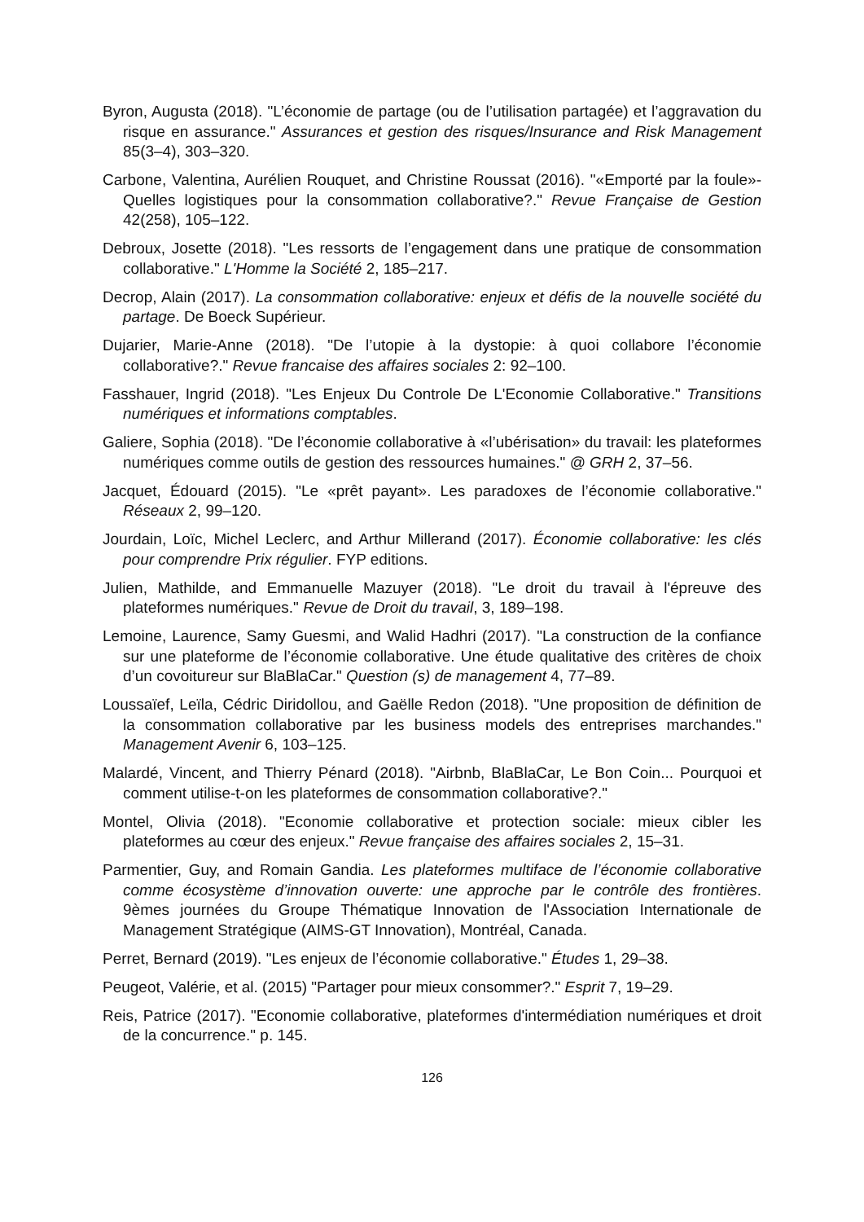Byron, Augusta (2018). "L’économie de partage (ou de l’utilisation partagée) et l’aggravation du risque en assurance." Assurances et gestion des risques/Insurance and Risk Management 85(3–4), 303–320.
Carbone, Valentina, Aurélien Rouquet, and Christine Roussat (2016). "«Emporté par la foule»-Quelles logistiques pour la consommation collaborative?." Revue Française de Gestion 42(258), 105–122.
Debroux, Josette (2018). "Les ressorts de l’engagement dans une pratique de consommation collaborative." L'Homme la Société 2, 185–217.
Decrop, Alain (2017). La consommation collaborative: enjeux et défis de la nouvelle société du partage. De Boeck Supérieur.
Dujarier, Marie-Anne (2018). "De l’utopie à la dystopie: à quoi collabore l’économie collaborative?." Revue francaise des affaires sociales 2: 92–100.
Fasshauer, Ingrid (2018). "Les Enjeux Du Controle De L'Economie Collaborative." Transitions numériques et informations comptables.
Galiere, Sophia (2018). "De l’économie collaborative à «l’ubérisation» du travail: les plateformes numériques comme outils de gestion des ressources humaines." @ GRH 2, 37–56.
Jacquet, Édouard (2015). "Le «prêt payant». Les paradoxes de l’économie collaborative." Réseaux 2, 99–120.
Jourdain, Loïc, Michel Leclerc, and Arthur Millerand (2017). Économie collaborative: les clés pour comprendre Prix régulier. FYP editions.
Julien, Mathilde, and Emmanuelle Mazuyer (2018). "Le droit du travail à l'épreuve des plateformes numériques." Revue de Droit du travail, 3, 189–198.
Lemoine, Laurence, Samy Guesmi, and Walid Hadhri (2017). "La construction de la confiance sur une plateforme de l’économie collaborative. Une étude qualitative des critères de choix d’un covoitureur sur BlaBlaCar." Question (s) de management 4, 77–89.
Loussaïef, Leïla, Cédric Diridollou, and Gaëlle Redon (2018). "Une proposition de définition de la consommation collaborative par les business models des entreprises marchandes." Management Avenir 6, 103–125.
Malardé, Vincent, and Thierry Pénard (2018). "Airbnb, BlaBlaCar, Le Bon Coin... Pourquoi et comment utilise-t-on les plateformes de consommation collaborative?."
Montel, Olivia (2018). "Economie collaborative et protection sociale: mieux cibler les plateformes au cœur des enjeux." Revue française des affaires sociales 2, 15–31.
Parmentier, Guy, and Romain Gandia. Les plateformes multiface de l’économie collaborative comme écosystème d’innovation ouverte: une approche par le contrôle des frontières. 9èmes journées du Groupe Thématique Innovation de l'Association Internationale de Management Stratégique (AIMS-GT Innovation), Montréal, Canada.
Perret, Bernard (2019). "Les enjeux de l’économie collaborative." Études 1, 29–38.
Peugeot, Valérie, et al. (2015) "Partager pour mieux consommer?." Esprit 7, 19–29.
Reis, Patrice (2017). "Economie collaborative, plateformes d'intermédiation numériques et droit de la concurrence." p. 145.
126